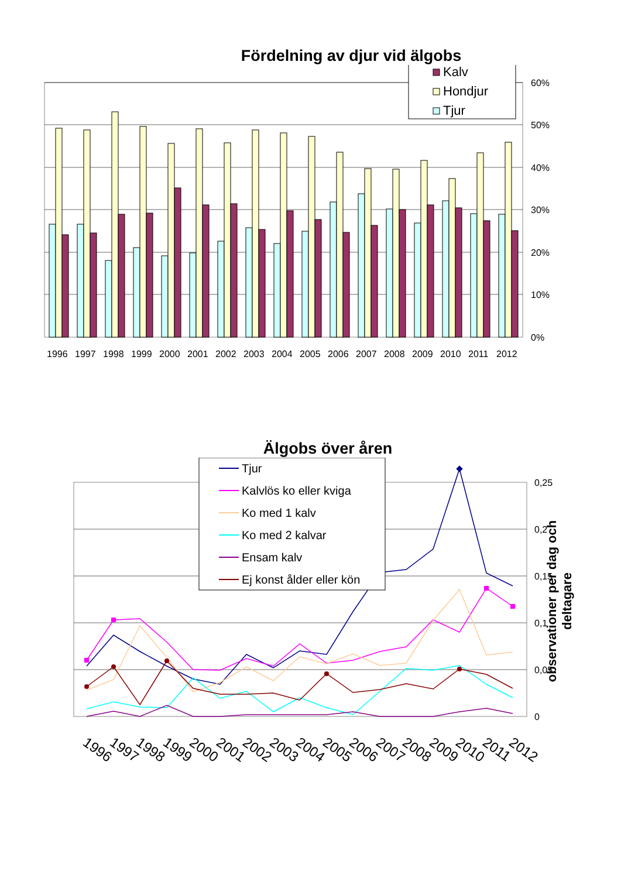Fördelning av djur vid älgobs
60%
50%
40%
30%
20%
10%
0%
1996
1997
1998
1999
2000
2001
2002
2003
2004
2005
2006
2007
2008
2009
2010
2011
2012
Kalv
Hondjur
Tjur
Älgobs över åren
0,25
0,2
0,15
0,1
0,05
0
1996
1997
1998
1999
2000
2001
2002
2003
2004
2005
2006
2007
2008
2009
2010
2011
2012
observationer per dag och
deltagare
Tjur
Kalvlös ko eller kviga
Ko med 1 kalv
Ko med 2 kalvar
Ensam kalv
Ej konst ålder eller kön